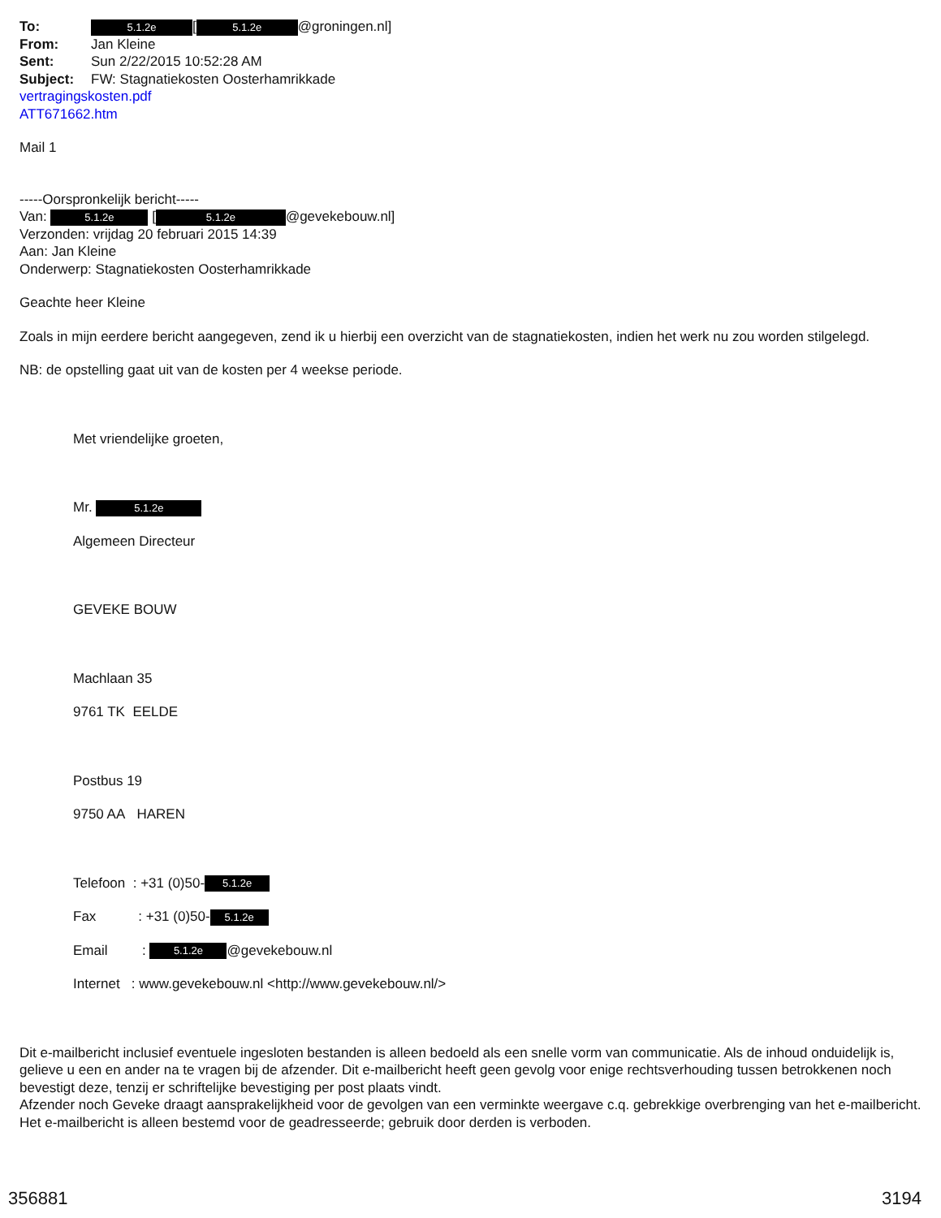To: 5.1.2e [5.1.2e @groningen.nl]
From: Jan Kleine
Sent: Sun 2/22/2015 10:52:28 AM
Subject: FW: Stagnatiekosten Oosterhamrikkade
vertragingskosten.pdf
ATT671662.htm
Mail 1
-----Oorspronkelijk bericht-----
Van: 5.1.2e [5.1.2e @gevekebouw.nl]
Verzonden: vrijdag 20 februari 2015 14:39
Aan: Jan Kleine
Onderwerp: Stagnatiekosten Oosterhamrikkade
Geachte heer Kleine
Zoals in mijn eerdere bericht aangegeven, zend ik u hierbij een overzicht van de stagnatiekosten, indien het werk nu zou worden stilgelegd.
NB: de opstelling gaat uit van de kosten per 4 weekse periode.
Met vriendelijke groeten,
Mr. 5.1.2e
Algemeen Directeur
GEVEKE BOUW
Machlaan 35
9761 TK EELDE
Postbus 19
9750 AA HAREN
Telefoon : +31 (0)50- 5.1.2e
Fax : +31 (0)50- 5.1.2e
Email : 5.1.2e @gevekebouw.nl
Internet : www.gevekebouw.nl <http://www.gevekebouw.nl/>
Dit e-mailbericht inclusief eventuele ingesloten bestanden is alleen bedoeld als een snelle vorm van communicatie. Als de inhoud onduidelijk is, gelieve u een en ander na te vragen bij de afzender. Dit e-mailbericht heeft geen gevolg voor enige rechtsverhouding tussen betrokkenen noch bevestigt deze, tenzij er schriftelijke bevestiging per post plaats vindt.
Afzender noch Geveke draagt aansprakelijkheid voor de gevolgen van een verminkte weergave c.q. gebrekkige overbrenging van het e-mailbericht. Het e-mailbericht is alleen bestemd voor de geadresseerde; gebruik door derden is verboden.
356881 3194